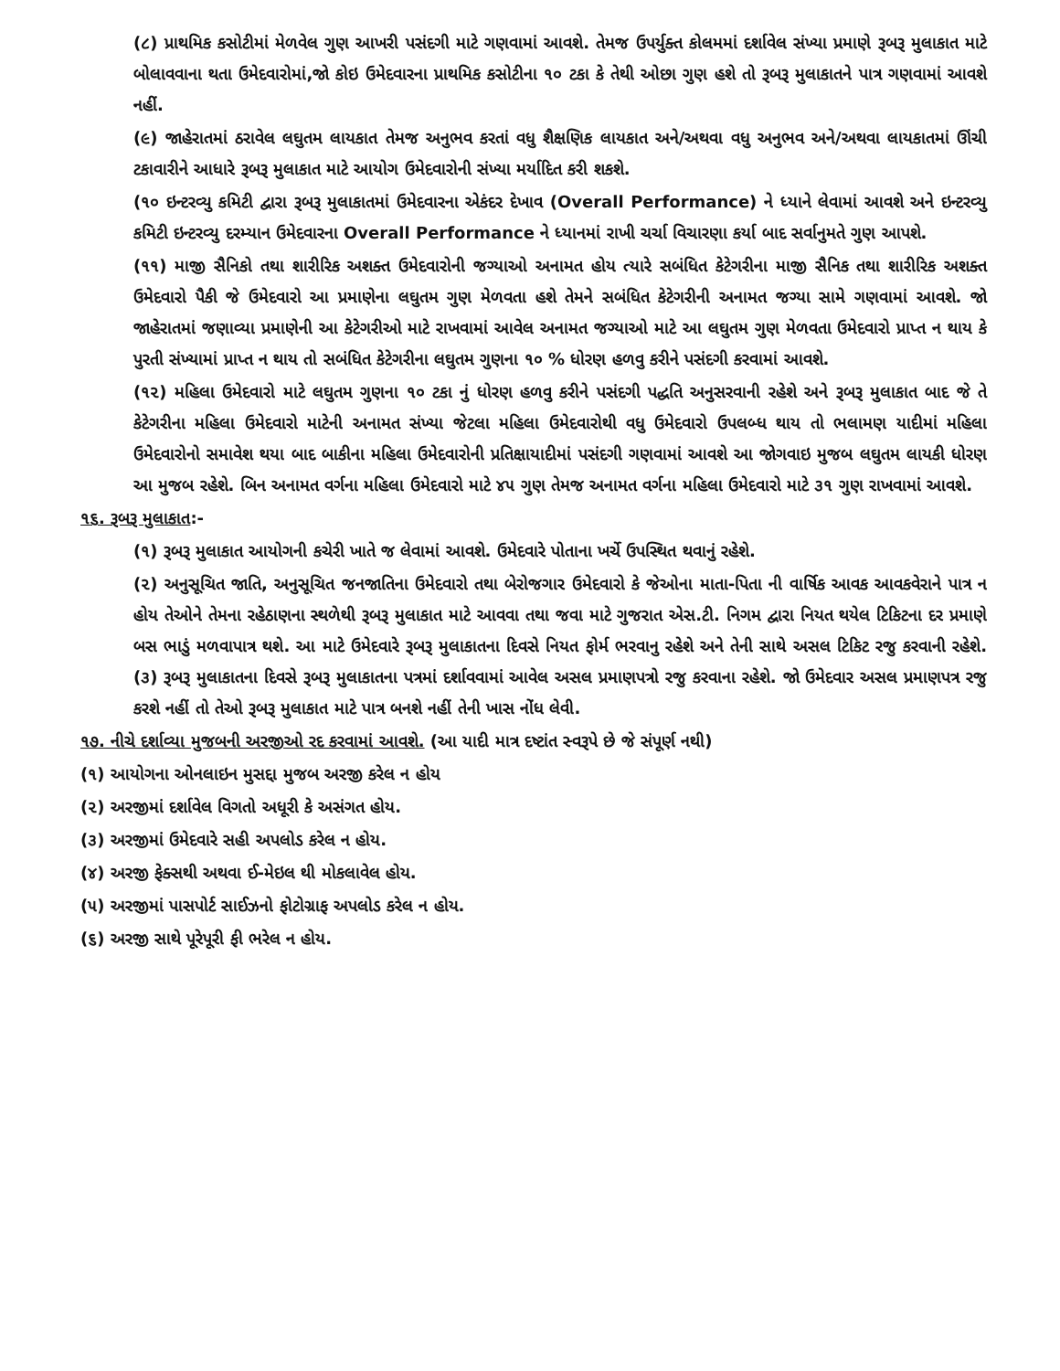(૮) પ્રાથમિક કસોટીમાં મેળવેલ ગુણ આખરી પસંદગી માટે ગણવામાં આવશે. તેમજ ઉપર્યુક્ત કોલમમાં દર્શાવેલ સંખ્યા પ્રમાણે રૂબરૂ મુલાકાત માટે બોલાવવાના થતા ઉમેદવારોમાં,જો કોઇ ઉમેદવારના પ્રાથમિક કસોટીના ૧૦ ટકા કે તેથી ઓછા ગુણ હશે તો રૂબરૂ મુલાકાતને પાત્ર ગણવામાં આવશે નહીં.
(૯) જાહેરાતમાં ઠરાવેલ લઘુતમ લાયકાત તેમજ અનુભવ કરતાં વધુ શૈક્ષણિક લાયકાત અને/અથવા વધુ અનુભવ અને/અથવા લાયકાતમાં ઊંચી ટકાવારીને આધારે રૂબરૂ મુલાકાત માટે આયોગ ઉમેદવારોની સંખ્યા મર્યાદિત કરી શકશે.
(૧૦ ઇન્ટરવ્યુ કમિટી દ્વારા રૂબરૂ મુલાકાતમાં ઉમેદવારના એકંદર દેખાવ (Overall Performance) ને ધ્યાને લેવામાં આવશે અને ઇન્ટરવ્યુ કમિટી ઇન્ટરવ્યુ દરમ્યાન ઉમેદવારના Overall Performance ને ધ્યાનમાં રાખી ચર્ચા વિચારણા કર્યા બાદ સર્વાનુમતે ગુણ આપશે.
(૧૧) માજી સૈનિકો તથા શારીરિક અશક્ત ઉમેદવારોની જગ્યાઓ અનામત હોય ત્યારે સબંધિત કેટેગરીના માજી સૈનિક તથા શારીરિક અશક્ત ઉમેદવારો પૈકી જે ઉમેદવારો આ પ્રમાણેના લઘુતમ ગુણ મેળવતા હશે તેમને સબંધિત કેટેગરીની અનામત જગ્યા સામે ગણવામાં આવશે. જો જાહેરાતમાં જણાવ્યા પ્રમાણેની આ કેટેગરીઓ માટે રાખવામાં આવેલ અનામત જગ્યાઓ માટે આ લઘુતમ ગુણ મેળવતા ઉમેદવારો પ્રાપ્ત ન થાય કે પુરતી સંખ્યામાં પ્રાપ્ત ન થાય તો સબંધિત કેટેગરીના લઘુતમ ગુણના ૧૦ % ધોરણ હળવુ કરીને પસંદગી કરવામાં આવશે.
(૧૨) મહિલા ઉમેદવારો માટે લઘુતમ ગુણના ૧૦ ટકા નું ધોરણ હળવુ કરીને પસંદગી પદ્ધતિ અનુસરવાની રહેશે અને રૂબરૂ મુલાકાત બાદ જે તે કેટેગરીના મહિલા ઉમેદવારો માટેની અનામત સંખ્યા જેટલા મહિલા ઉમેદવારોથી વધુ ઉમેદવારો ઉપલબ્ધ થાય તો ભલામણ યાદીમાં મહિલા ઉમેદવારોનો સમાવેશ થયા બાદ બાકીના મહિલા ઉમેદવારોની પ્રતિક્ષાયાદીમાં પસંદગી ગણવામાં આવશે આ જોગવાઇ મુજબ લઘુતમ લાયકી ધોરણ આ મુજબ રહેશે. બિન અનામત વર્ગના મહિલા ઉમેદવારો માટે ૪૫ ગુણ તેમજ અનામત વર્ગના મહિલા ઉમેદવારો માટે ૩૧ ગુણ રાખવામાં આવશે.
૧૬. રૂબરૂ મુલાકાત:-
(૧) રૂબરૂ મુલાકાત આયોગની કચેરી ખાતે જ લેવામાં આવશે. ઉમેદવારે પોતાના ખર્ચે ઉપસ્થિત થવાનું રહેશે.
(૨) અનુસૂચિત જાતિ, અનુસૂચિત જનજાતિના ઉમેદવારો તથા બેરોજગાર ઉમેદવારો કે જેઓના માતા-પિતા ની વાર્ષિક આવક આવકવેરાને પાત્ર ન હોય તેઓને તેમના રહેઠાણના સ્થળેથી રૂબરૂ મુલાકાત માટે આવવા તથા જવા માટે ગુજરાત એસ.ટી. નિગમ દ્વારા નિયત થયેલ ટિકિટના દર પ્રમાણે બસ ભાડું મળવાપાત્ર થશે. આ માટે ઉમેદવારે રૂબરૂ મુલાકાતના દિવસે નિયત ફોર્મ ભરવાનુ રહેશે અને તેની સાથે અસલ ટિકિટ રજુ કરવાની રહેશે. (૩) રૂબરૂ મુલાકાતના દિવસે રૂબરૂ મુલાકાતના પત્રમાં દર્શાવવામાં આવેલ અસલ પ્રમાણપત્રો રજુ કરવાના રહેશે. જો ઉમેદવાર અસલ પ્રમાણપત્ર રજુ કરશે નહીં તો તેઓ રૂબરૂ મુલાકાત માટે પાત્ર બનશે નહીં તેની ખાસ નોંધ લેવી.
૧૭. નીચે દર્શાવ્યા મુજબની અરજીઓ રદ કરવામાં આવશે. (આ યાદી માત્ર દષ્ટાંત સ્વરૂપે છે જે સંપૂર્ણ નથી)
(૧) આયોગના ઓનલાઇન મુસદ્દા મુજબ અરજી કરેલ ન હોય
(૨) અરજીમાં દર્શાવેલ વિગતો અધૂરી કે અસંગત હોય.
(૩) અરજીમાં ઉમેદવારે સહી અપલોડ કરેલ ન હોય.
(૪) અરજી ફેક્સથી અથવા ઈ-મેઇલ થી મોકલાવેલ હોય.
(૫) અરજીમાં પાસપોર્ટ સાઈઝનો ફોટોગ્રાફ અપલોડ કરેલ ન હોય.
(૬) અરજી સાથે પૂરેપૂરી ફી ભરેલ ન હોય.